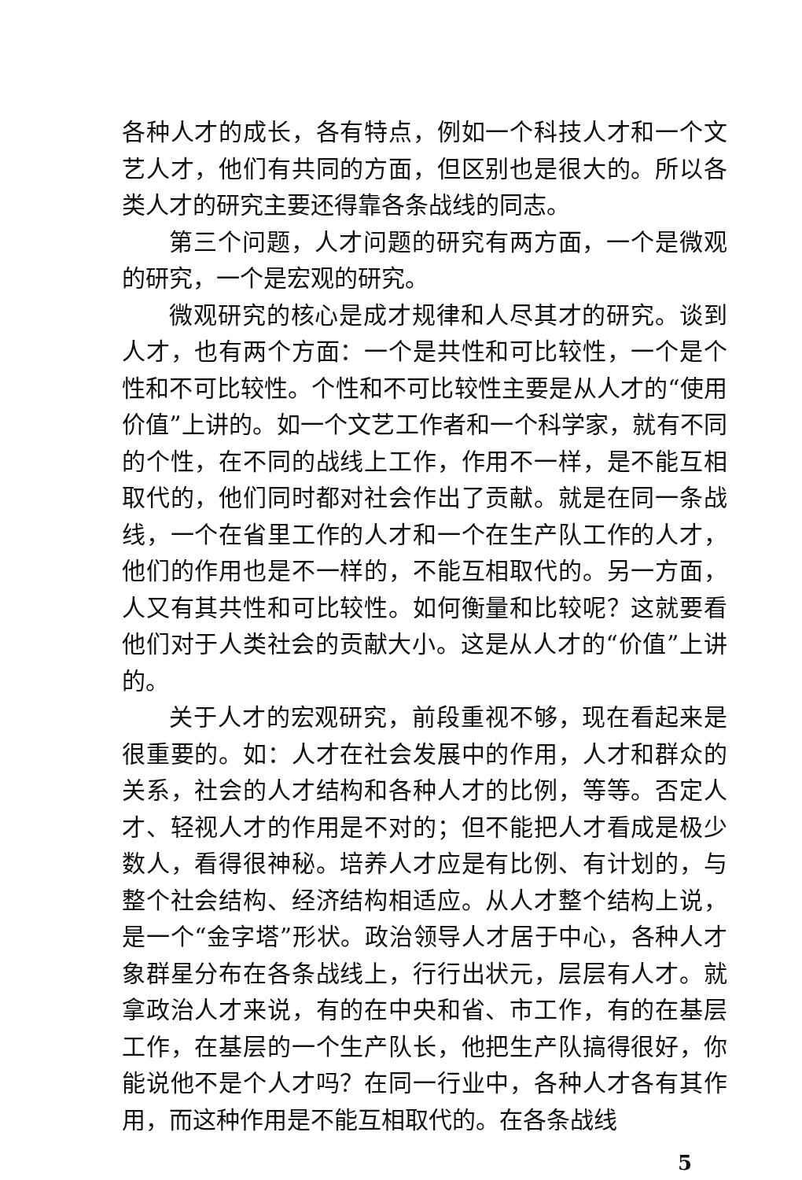各种人才的成长，各有特点，例如一个科技人才和一个文艺人才，他们有共同的方面，但区别也是很大的。所以各类人才的研究主要还得靠各条战线的同志。
第三个问题，人才问题的研究有两方面，一个是微观的研究，一个是宏观的研究。
微观研究的核心是成才规律和人尽其才的研究。谈到人才，也有两个方面：一个是共性和可比较性，一个是个性和不可比较性。个性和不可比较性主要是从人才的“使用价值”上讲的。如一个文艺工作者和一个科学家，就有不同的个性，在不同的战线上工作，作用不一样，是不能互相取代的，他们同时都对社会作出了贡献。就是在同一条战线，一个在省里工作的人才和一个在生产队工作的人才，他们的作用也是不一样的，不能互相取代的。另一方面，人又有其共性和可比较性。如何衡量和比较呢？这就要看他们对于人类社会的贡献大小。这是从人才的“价值”上讲的。
关于人才的宏观研究，前段重视不够，现在看起来是很重要的。如：人才在社会发展中的作用，人才和群众的关系，社会的人才结构和各种人才的比例，等等。否定人才、轻视人才的作用是不对的；但不能把人才看成是极少数人，看得很神秘。培养人才应是有比例、有计划的，与整个社会结构、经济结构相适应。从人才整个结构上说，是一个“金字塔”形状。政治领导人才居于中心，各种人才象群星分布在各条战线上，行行出状元，层层有人才。就拿政治人才来说，有的在中央和省、市工作，有的在基层工作，在基层的一个生产队长，他把生产队搞得很好，你能说他不是个人才吗？在同一行业中，各种人才各有其作用，而这种作用是不能互相取代的。在各条战线
5